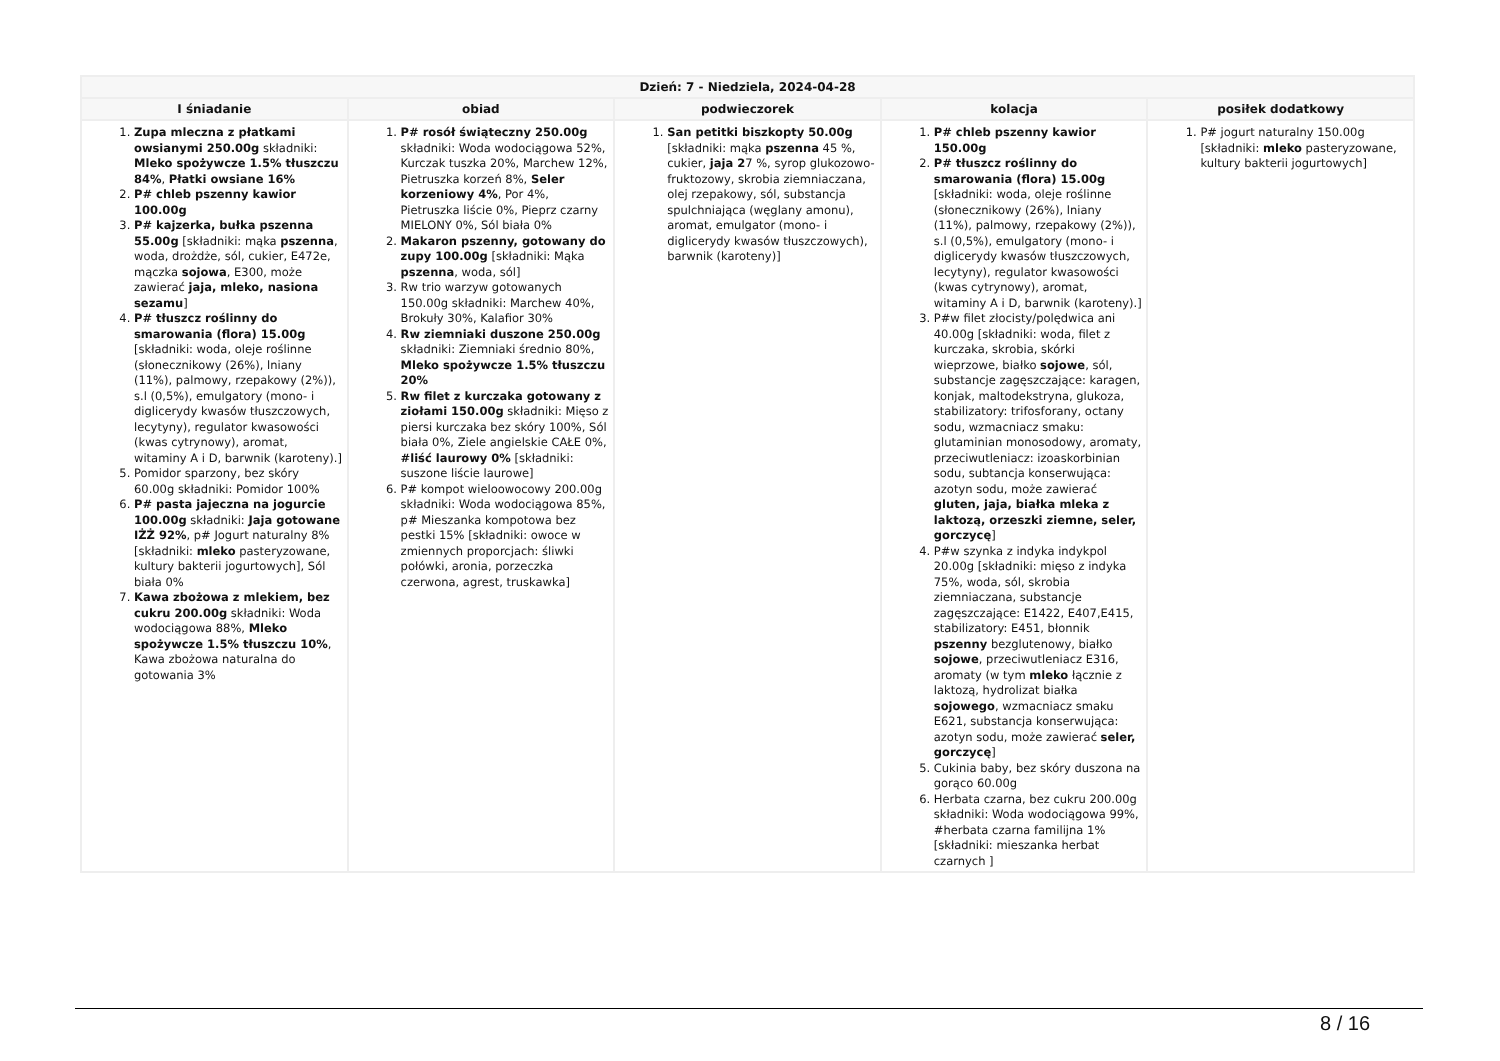| Dzień: 7 - Niedziela, 2024-04-28 | | | | |
| --- | --- | --- | --- | --- |
| I śniadanie | obiad | podwieczorek | kolacja | posiłek dodatkowy |
| 1. Zupa mleczna z płatkami owsianymi 250.00g składniki: Mleko spożywcze 1.5% tłuszczu 84% , Płatki owsiane 16% 2. P# chleb pszenny kawior 100.00g 3. P# kajzerka, bułka pszenna 55.00g [składniki: mąka pszenna , woda, drożdże, sól, cukier, E472e, mączka sojowa , E300, może zawierać jaja, mleko, nasiona sezamu ] 4. P# tłuszcz roślinny do smarowania (flora) 15.00g [składniki: woda, oleje roślinne (słonecznikowy (26%), lniany (11%), palmowy, rzepakowy (2%)), s.l (0,5%), emulgatory (mono- i diglicerydy kwasów tłuszczowych, lecytyny), regulator kwasowości (kwas cytrynowy), aromat, witaminy A i D, barwnik (karoteny).] 5. Pomidor sparzony, bez skóry 60.00g składniki: Pomidor 100% 6. P# pasta jajeczna na jogurcie 100.00g składniki: Jaja gotowane IŻŻ 92% , p# Jogurt naturalny 8% [składniki: mleko pasteryzowane, kultury bakterii jogurtowych], Sól biała 0% 7. Kawa zbożowa z mlekiem, bez cukru 200.00g składniki: Woda wodociągowa 88%, Mleko spożywcze 1.5% tłuszczu 10% , Kawa zbożowa naturalna do gotowania 3% | 1. P# rosół świąteczny 250.00g składniki: Woda wodociągowa 52%, Kurczak tuszka 20%, Marchew 12%, Pietruszka korzeń 8%, Seler korzeniowy 4% , Por 4%, Pietruszka liście 0%, Pieprz czarny MIELONY 0%, Sól biała 0% 2. Makaron pszenny, gotowany do zupy 100.00g [składniki: Mąka pszenna , woda, sól] 3. Rw trio warzyw gotowanych 150.00g składniki: Marchew 40%, Brokuły 30%, Kalafior 30% 4. Rw ziemniaki duszone 250.00g składniki: Ziemniaki średnio 80%, Mleko spożywcze 1.5% tłuszczu 20% 5. Rw filet z kurczaka gotowany z ziołami 150.00g składniki: Mięso z piersi kurczaka bez skóry 100%, Sól biała 0%, Ziele angielskie CAŁE 0%, #liść laurowy 0% [składniki: suszone liście laurowe] 6. P# kompot wieloowocowy 200.00g składniki: Woda wodociągowa 85%, p# Mieszanka kompotowa bez pestki 15% [składniki: owoce w zmiennych proporcjach: śliwki połówki, aronia, porzeczka czerwona, agrest, truskawka] | 1. San petitki biszkopty 50.00g [składniki: mąka pszenna 45 %, cukier, jaja 2 7 %, syrop glukozowo-fruktozowy, skrobia ziemniaczana, olej rzepakowy, sól, substancja spulchniająca (węglany amonu), aromat, emulgator (mono- i diglicerydy kwasów tłuszczowych), barwnik (karoteny)] | 1. P# chleb pszenny kawior 150.00g 2. P# tłuszcz roślinny do smarowania (flora) 15.00g [składniki: woda, oleje roślinne (słonecznikowy (26%), lniany (11%), palmowy, rzepakowy (2%)), s.l (0,5%), emulgatory (mono- i diglicerydy kwasów tłuszczowych, lecytyny), regulator kwasowości (kwas cytrynowy), aromat, witaminy A i D, barwnik (karoteny).] 3. P#w filet złocisty/polędwica ani 40.00g [składniki: woda, filet z kurczaka, skrobia, skórki wieprzowe, białko sojowe , sól, substancje zagęszczające: karagen, konjak, maltodekstryna, glukoza, stabilizatory: trifosforany, octany sodu, wzmacniacz smaku: glutaminian monosodowy, aromaty, przeciwutleniacz: izoaskorbinian sodu, subtancja konserwująca: azotyn sodu, może zawierać gluten, jaja, białka mleka z laktozą, orzeszki ziemne, seler, gorczycę ] 4. P#w szynka z indyka indykpol 20.00g [składniki: mięso z indyka 75%, woda, sól, skrobia ziemniaczana, substancje zagęszczające: E1422, E407,E415, stabilizatory: E451, błonnik pszenny bezglutenowy, białko sojowe , przeciwutleniacz E316, aromaty (w tym mleko łącznie z laktozą, hydrolizat białka sojowego , wzmacniacz smaku E621, substancja konserwująca: azotyn sodu, może zawierać seler, gorczycę ] 5. Cukinia baby, bez skóry duszona na gorąco 60.00g 6. Herbata czarna, bez cukru 200.00g składniki: Woda wodociągowa 99%, #herbata czarna familijna 1% [składniki: mieszanka herbat czarnych ] | 1. P# jogurt naturalny 150.00g [składniki: mleko pasteryzowane, kultury bakterii jogurtowych] |
8 / 16